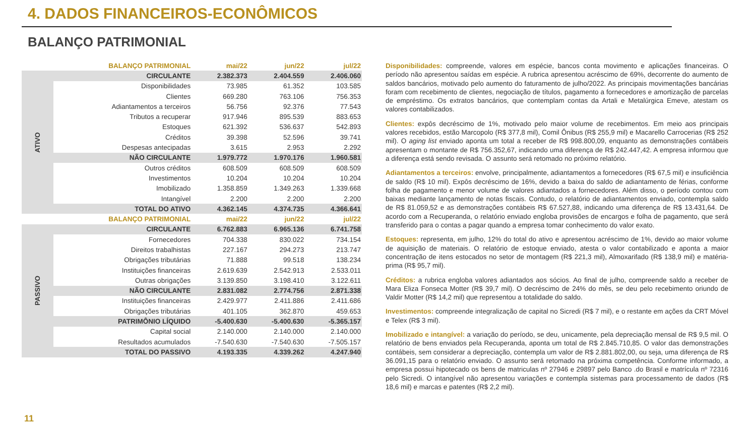4. DADOS FINANCEIROS-ECONÔMICOS
BALANÇO PATRIMONIAL
| | BALANÇO PATRIMONIAL | mai/22 | jun/22 | jul/22 |
| --- | --- | --- | --- | --- |
| ATIVO | CIRCULANTE | 2.382.373 | 2.404.559 | 2.406.060 |
| | Disponibilidades | 73.985 | 61.352 | 103.585 |
| | Clientes | 669.280 | 763.106 | 756.353 |
| | Adiantamentos a terceiros | 56.756 | 92.376 | 77.543 |
| | Tributos a recuperar | 917.946 | 895.539 | 883.653 |
| | Estoques | 621.392 | 536.637 | 542.893 |
| | Créditos | 39.398 | 52.596 | 39.741 |
| | Despesas antecipadas | 3.615 | 2.953 | 2.292 |
| | NÃO CIRCULANTE | 1.979.772 | 1.970.176 | 1.960.581 |
| | Outros créditos | 608.509 | 608.509 | 608.509 |
| | Investimentos | 10.204 | 10.204 | 10.204 |
| | Imobilizado | 1.358.859 | 1.349.263 | 1.339.668 |
| | Intangível | 2.200 | 2.200 | 2.200 |
| | TOTAL DO ATIVO | 4.362.145 | 4.374.735 | 4.366.641 |
| | BALANÇO PATRIMONIAL | mai/22 | jun/22 | jul/22 |
| PASSIVO | CIRCULANTE | 6.762.883 | 6.965.136 | 6.741.758 |
| | Fornecedores | 704.338 | 830.022 | 734.154 |
| | Direitos trabalhistas | 227.167 | 294.273 | 213.747 |
| | Obrigações tributárias | 71.888 | 99.518 | 138.234 |
| | Instituições financeiras | 2.619.639 | 2.542.913 | 2.533.011 |
| | Outras obrigações | 3.139.850 | 3.198.410 | 3.122.611 |
| | NÃO CIRCULANTE | 2.831.082 | 2.774.756 | 2.871.338 |
| | Instituições financeiras | 2.429.977 | 2.411.886 | 2.411.686 |
| | Obrigações tributárias | 401.105 | 362.870 | 459.653 |
| | PATRIMÔNIO LÍQUIDO | -5.400.630 | -5.400.630 | -5.365.157 |
| | Capital social | 2.140.000 | 2.140.000 | 2.140.000 |
| | Resultados acumulados | -7.540.630 | -7.540.630 | -7.505.157 |
| | TOTAL DO PASSIVO | 4.193.335 | 4.339.262 | 4.247.940 |
Disponibilidades: compreende, valores em espécie, bancos conta movimento e aplicações financeiras. O período não apresentou saídas em espécie. A rubrica apresentou acréscimo de 69%, decorrente do aumento de saldos bancários, motivado pelo aumento do faturamento de julho/2022. As principais movimentações bancárias foram com recebimento de clientes, negociação de títulos, pagamento a fornecedores e amortização de parcelas de empréstimo. Os extratos bancários, que contemplam contas da Artali e Metalúrgica Emeve, atestam os valores contabilizados.
Clientes: expôs decréscimo de 1%, motivado pelo maior volume de recebimentos. Em meio aos principais valores recebidos, estão Marcopolo (R$ 377,8 mil), Comil Ônibus (R$ 255,9 mil) e Macarello Carrocerias (R$ 252 mil). O aging list enviado aponta um total a receber de R$ 998.800,09, enquanto as demonstrações contábeis apresentam o montante de R$ 756.352,67, indicando uma diferença de R$ 242.447,42. A empresa informou que a diferença está sendo revisada. O assunto será retomado no próximo relatório.
Adiantamentos a terceiros: envolve, principalmente, adiantamentos a fornecedores (R$ 67,5 mil) e insuficiência de saldo (R$ 10 mil). Expôs decréscimo de 16%, devido a baixa do saldo de adiantamento de férias, conforme folha de pagamento e menor volume de valores adiantados a fornecedores. Além disso, o período contou com baixas mediante lançamento de notas fiscais. Contudo, o relatório de adiantamentos enviado, contempla saldo de R$ 81.059,52 e as demonstrações contábeis R$ 67.527,88, indicando uma diferença de R$ 13.431,64. De acordo com a Recuperanda, o relatório enviado engloba provisões de encargos e folha de pagamento, que será transferido para o contas a pagar quando a empresa tomar conhecimento do valor exato.
Estoques: representa, em julho, 12% do total do ativo e apresentou acréscimo de 1%, devido ao maior volume de aquisição de materiais. O relatório de estoque enviado, atesta o valor contabilizado e aponta a maior concentração de itens estocados no setor de montagem (R$ 221,3 mil), Almoxarifado (R$ 138,9 mil) e matéria-prima (R$ 95,7 mil).
Créditos: a rubrica engloba valores adiantados aos sócios. Ao final de julho, compreende saldo a receber de Mara Eliza Fonseca Motter (R$ 39,7 mil). O decréscimo de 24% do mês, se deu pelo recebimento oriundo de Valdir Motter (R$ 14,2 mil) que representou a totalidade do saldo.
Investimentos: compreende integralização de capital no Sicredi (R$ 7 mil), e o restante em ações da CRT Móvel e Telex (R$ 3 mil).
Imobilizado e intangível: a variação do período, se deu, unicamente, pela depreciação mensal de R$ 9,5 mil. O relatório de bens enviados pela Recuperanda, aponta um total de R$ 2.845.710,85. O valor das demonstrações contábeis, sem considerar a depreciação, contempla um valor de R$ 2.881.802,00, ou seja, uma diferença de R$ 36.091,15 para o relatório enviado. O assunto será retomado na próxima competência. Conforme informado, a empresa possui hipotecado os bens de matriculas nº 27946 e 29897 pelo Banco .do Brasil e matrícula nº 72316 pelo Sicredi. O intangível não apresentou variações e contempla sistemas para processamento de dados (R$ 18,6 mil) e marcas e patentes (R$ 2,2 mil).
11